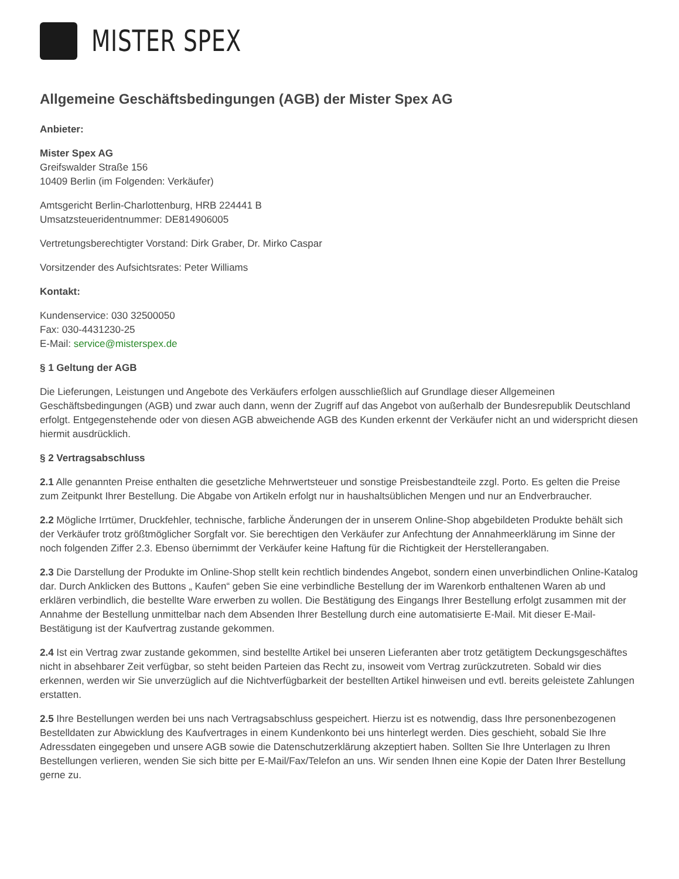MISTER SPEX
Allgemeine Geschäftsbedingungen (AGB) der Mister Spex AG
Anbieter:
Mister Spex AG
Greifswalder Straße 156
10409 Berlin (im Folgenden: Verkäufer)
Amtsgericht Berlin-Charlottenburg, HRB 224441 B
Umsatzsteueridentnummer: DE814906005
Vertretungsberechtigter Vorstand: Dirk Graber, Dr. Mirko Caspar
Vorsitzender des Aufsichtsrates: Peter Williams
Kontakt:
Kundenservice: 030 32500050
Fax: 030-4431230-25
E-Mail: service@misterspex.de
§ 1 Geltung der AGB
Die Lieferungen, Leistungen und Angebote des Verkäufers erfolgen ausschließlich auf Grundlage dieser Allgemeinen Geschäftsbedingungen (AGB) und zwar auch dann, wenn der Zugriff auf das Angebot von außerhalb der Bundesrepublik Deutschland erfolgt. Entgegenstehende oder von diesen AGB abweichende AGB des Kunden erkennt der Verkäufer nicht an und widerspricht diesen hiermit ausdrücklich.
§ 2 Vertragsabschluss
2.1 Alle genannten Preise enthalten die gesetzliche Mehrwertsteuer und sonstige Preisbestandteile zzgl. Porto. Es gelten die Preise zum Zeitpunkt Ihrer Bestellung. Die Abgabe von Artikeln erfolgt nur in haushaltsüblichen Mengen und nur an Endverbraucher.
2.2 Mögliche Irrtümer, Druckfehler, technische, farbliche Änderungen der in unserem Online-Shop abgebildeten Produkte behält sich der Verkäufer trotz größtmöglicher Sorgfalt vor. Sie berechtigen den Verkäufer zur Anfechtung der Annahmeerklärung im Sinne der noch folgenden Ziffer 2.3. Ebenso übernimmt der Verkäufer keine Haftung für die Richtigkeit der Herstellerangaben.
2.3 Die Darstellung der Produkte im Online-Shop stellt kein rechtlich bindendes Angebot, sondern einen unverbindlichen Online-Katalog dar. Durch Anklicken des Buttons „ Kaufen“ geben Sie eine verbindliche Bestellung der im Warenkorb enthaltenen Waren ab und erklären verbindlich, die bestellte Ware erwerben zu wollen. Die Bestätigung des Eingangs Ihrer Bestellung erfolgt zusammen mit der Annahme der Bestellung unmittelbar nach dem Absenden Ihrer Bestellung durch eine automatisierte E-Mail. Mit dieser E-Mail-Bestätigung ist der Kaufvertrag zustande gekommen.
2.4 Ist ein Vertrag zwar zustande gekommen, sind bestellte Artikel bei unseren Lieferanten aber trotz getätigtem Deckungsgeschäftes nicht in absehbarer Zeit verfügbar, so steht beiden Parteien das Recht zu, insoweit vom Vertrag zurückzutreten. Sobald wir dies erkennen, werden wir Sie unverzüglich auf die Nichtverfügbarkeit der bestellten Artikel hinweisen und evtl. bereits geleistete Zahlungen erstatten.
2.5 Ihre Bestellungen werden bei uns nach Vertragsabschluss gespeichert. Hierzu ist es notwendig, dass Ihre personenbezogenen Bestelldaten zur Abwicklung des Kaufvertrages in einem Kundenkonto bei uns hinterlegt werden. Dies geschieht, sobald Sie Ihre Adressdaten eingegeben und unsere AGB sowie die Datenschutzerklärung akzeptiert haben. Sollten Sie Ihre Unterlagen zu Ihren Bestellungen verlieren, wenden Sie sich bitte per E-Mail/Fax/Telefon an uns. Wir senden Ihnen eine Kopie der Daten Ihrer Bestellung gerne zu.